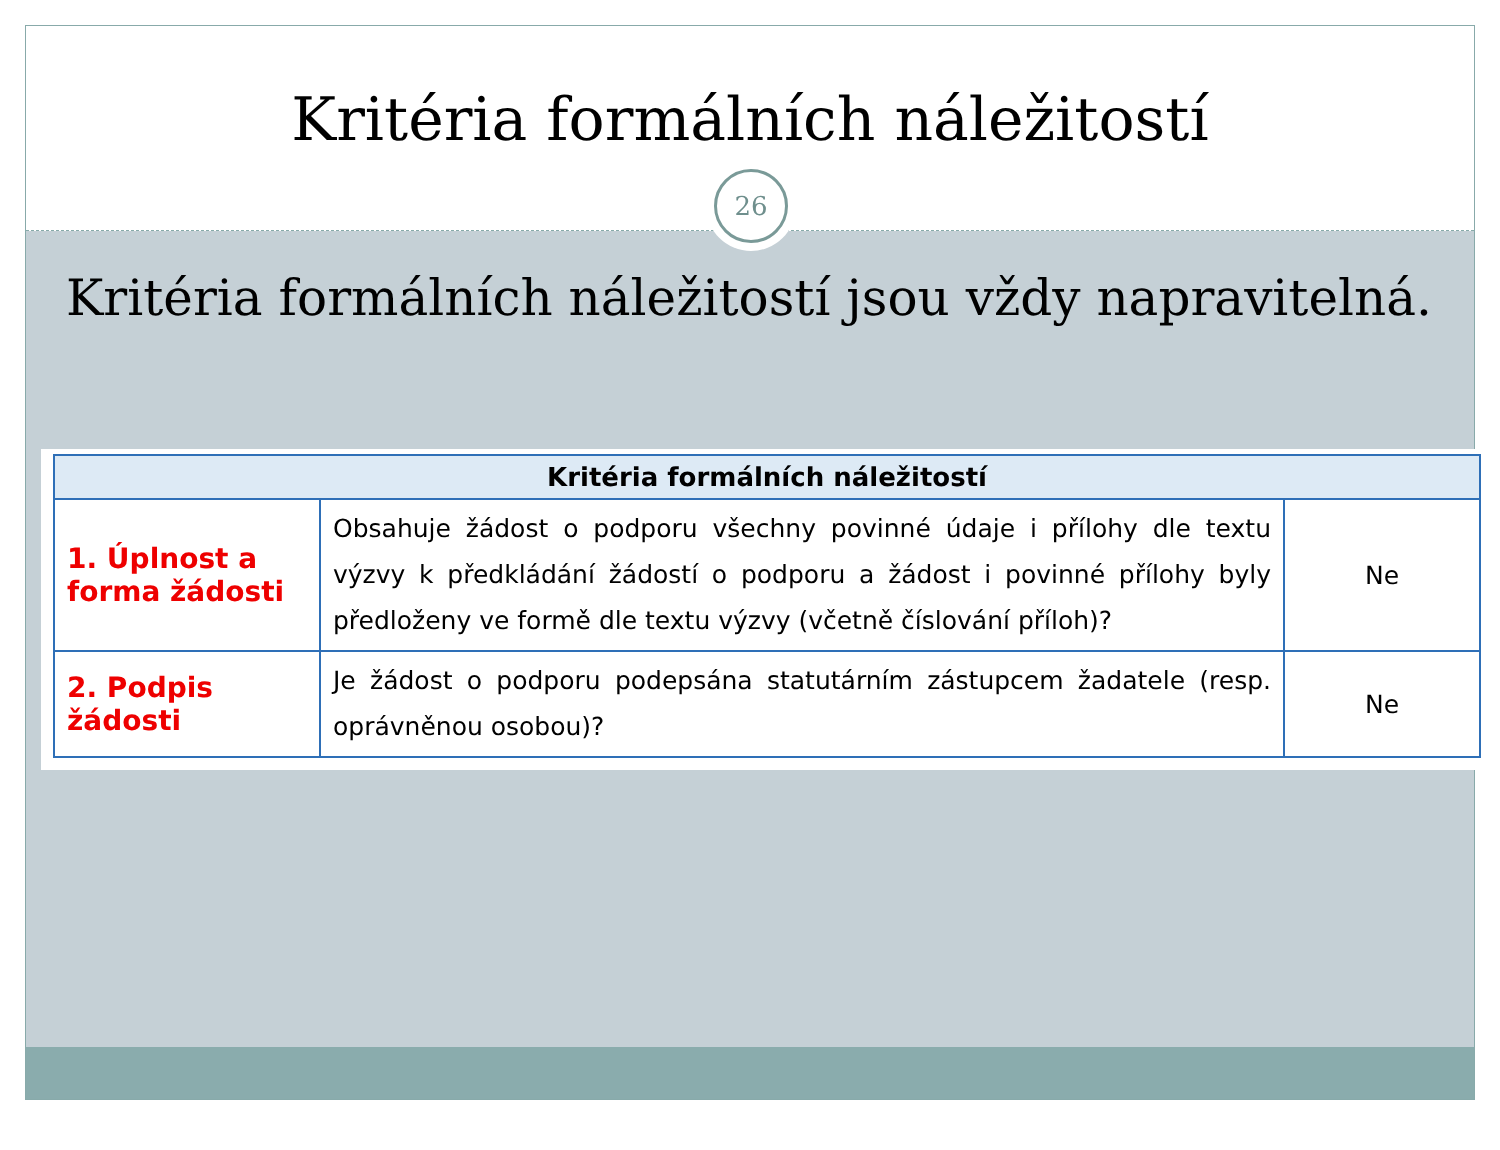Kritéria formálních náležitostí
26
Kritéria formálních náležitostí jsou vždy napravitelná.
| Kritéria formálních náležitostí | | |
| --- | --- | --- |
| 1. Úplnost a forma žádosti | Obsahuje žádost o podporu všechny povinné údaje i přílohy dle textu výzvy k předkládání žádostí o podporu a žádost i povinné přílohy byly předloženy ve formě dle textu výzvy (včetně číslování příloh)? | Ne |
| 2. Podpis žádosti | Je žádost o podporu podepsána statutárním zástupcem žadatele (resp. oprávněnou osobou)? | Ne |